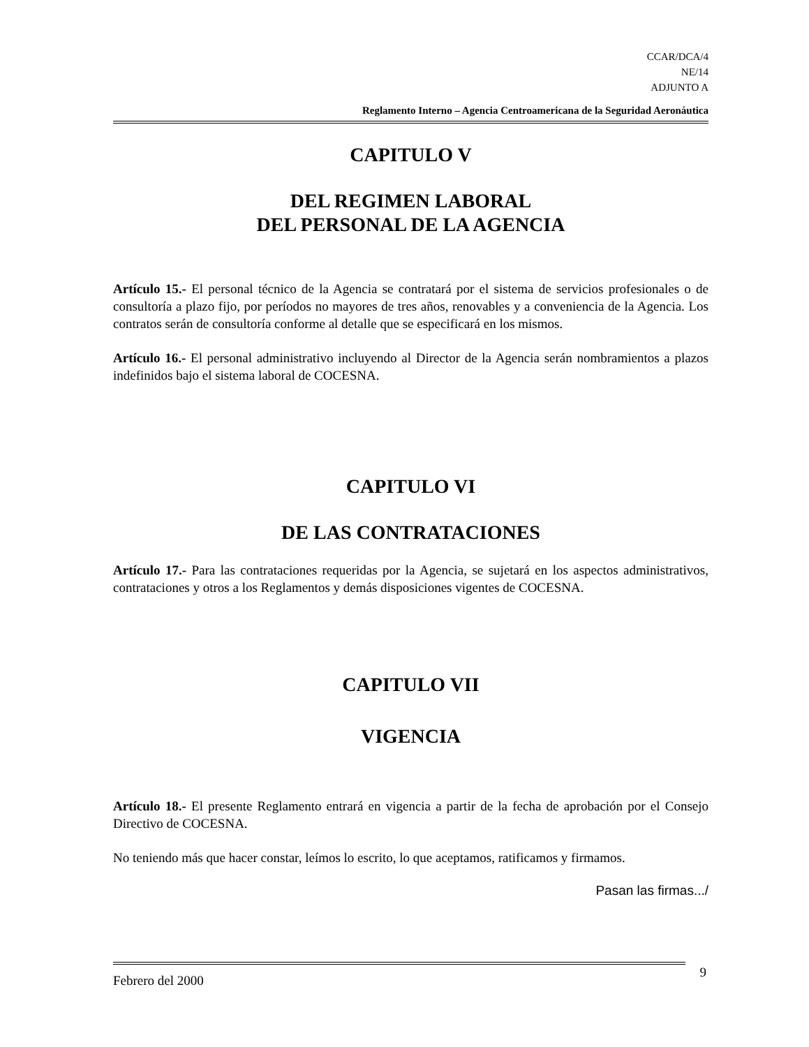CCAR/DCA/4
NE/14
ADJUNTO A
Reglamento Interno – Agencia Centroamericana de la Seguridad Aeronáutica
CAPITULO V
DEL REGIMEN LABORAL
DEL PERSONAL DE LA AGENCIA
Artículo 15.- El personal técnico de la Agencia se contratará por el sistema de servicios profesionales o de consultoría a plazo fijo, por períodos no mayores de tres años, renovables y a conveniencia de la Agencia. Los contratos serán de consultoría conforme al detalle que se especificará en los mismos.
Artículo 16.- El personal administrativo incluyendo al Director de la Agencia serán nombramientos a plazos indefinidos bajo el sistema laboral de COCESNA.
CAPITULO VI
DE LAS CONTRATACIONES
Artículo 17.- Para las contrataciones requeridas por la Agencia, se sujetará en los aspectos administrativos, contrataciones y otros a los Reglamentos y demás disposiciones vigentes de COCESNA.
CAPITULO VII
VIGENCIA
Artículo 18.- El presente Reglamento entrará en vigencia a partir de la fecha de aprobación por el Consejo Directivo de COCESNA.
No teniendo más que hacer constar, leímos lo escrito, lo que aceptamos, ratificamos y firmamos.
Pasan las firmas.../
Febrero del 2000 9